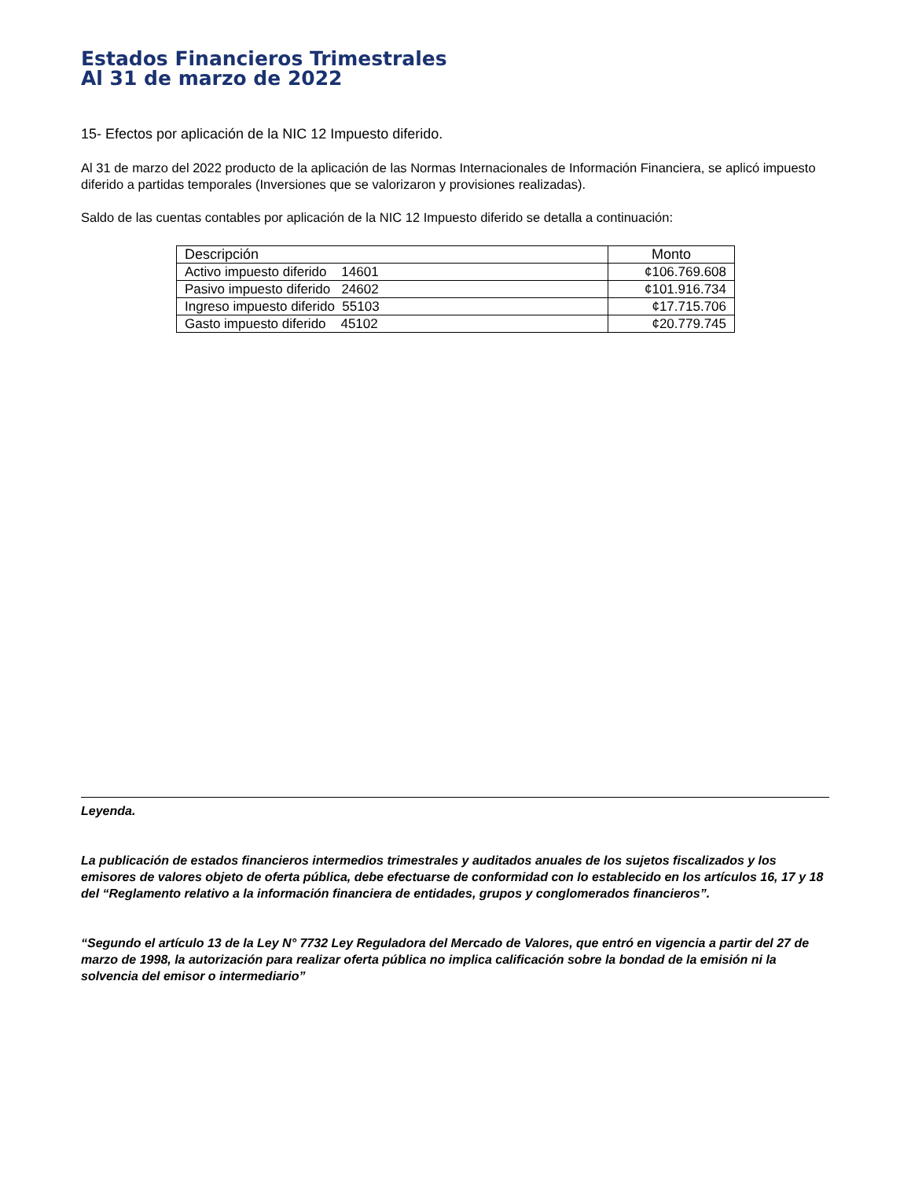Estados Financieros Trimestrales
Al 31 de marzo de 2022
15- Efectos por aplicación de la NIC 12 Impuesto diferido.
Al 31 de marzo del 2022 producto de la aplicación de las Normas Internacionales de Información Financiera, se aplicó impuesto diferido a partidas temporales (Inversiones que se valorizaron y provisiones realizadas).
Saldo de las cuentas contables por aplicación de la NIC 12 Impuesto diferido se detalla a continuación:
| Descripción | Monto |
| --- | --- |
| Activo impuesto diferido 14601 | ¢106.769.608 |
| Pasivo impuesto diferido 24602 | ¢101.916.734 |
| Ingreso impuesto diferido 55103 | ¢17.715.706 |
| Gasto impuesto diferido 45102 | ¢20.779.745 |
Leyenda.
La publicación de estados financieros intermedios trimestrales y auditados anuales de los sujetos fiscalizados y los emisores de valores objeto de oferta pública, debe efectuarse de conformidad con lo establecido en los artículos 16, 17 y 18 del “Reglamento relativo a la información financiera de entidades, grupos y conglomerados financieros”.
“Segundo el artículo 13 de la Ley N° 7732 Ley Reguladora del Mercado de Valores, que entró en vigencia a partir del 27 de marzo de 1998, la autorización para realizar oferta pública no implica calificación sobre la bondad de la emisión ni la solvencia del emisor o intermediario”